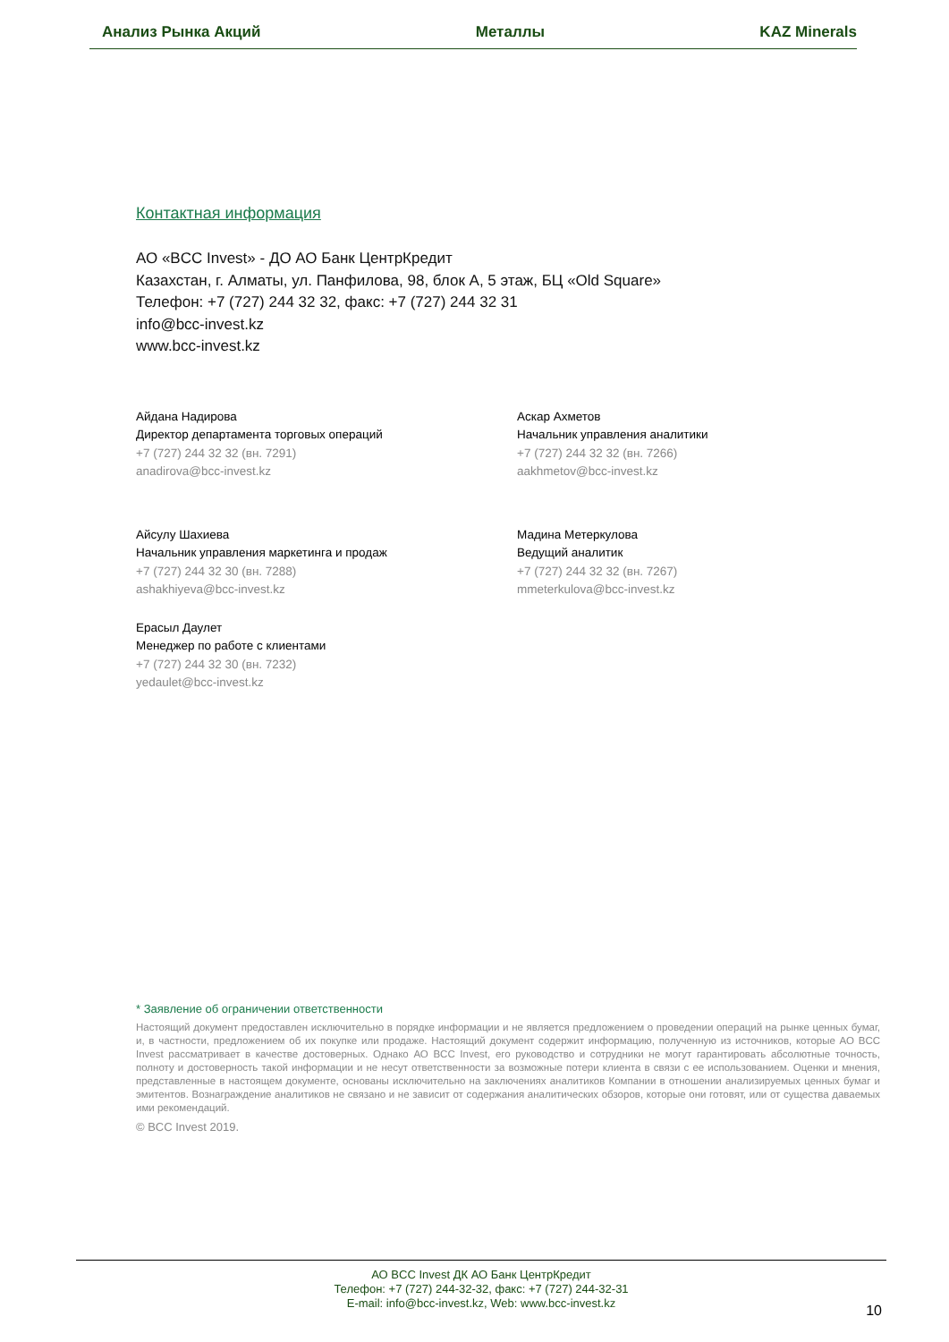Анализ Рынка Акций Металлы KAZ Minerals
Контактная информация
АО «BCC Invest» - ДО АО Банк ЦентрКредит
Казахстан, г. Алматы, ул. Панфилова, 98, блок А, 5 этаж, БЦ «Old Square»
Телефон: +7 (727) 244 32 32, факс: +7 (727) 244 32 31
info@bcc-invest.kz
www.bcc-invest.kz
Айдана Надирова
Директор департамента торговых операций
+7 (727) 244 32 32 (вн. 7291)
anadirova@bcc-invest.kz
Аскар Ахметов
Начальник управления аналитики
+7 (727) 244 32 32 (вн. 7266)
aakhmetov@bcc-invest.kz
Айсулу Шахиева
Начальник управления маркетинга и продаж
+7 (727) 244 32 30 (вн. 7288)
ashakhiyeva@bcc-invest.kz
Мадина Метеркулова
Ведущий аналитик
+7 (727) 244 32 32 (вн. 7267)
mmeterkulova@bcc-invest.kz
Ерасыл Даулет
Менеджер по работе с клиентами
+7 (727) 244 32 30 (вн. 7232)
yedaulet@bcc-invest.kz
* Заявление об ограничении ответственности
Настоящий документ предоставлен исключительно в порядке информации и не является предложением о проведении операций на рынке ценных бумаг, и, в частности, предложением об их покупке или продаже. Настоящий документ содержит информацию, полученную из источников, которые АО BCC Invest рассматривает в качестве достоверных. Однако АО BCC Invest, его руководство и сотрудники не могут гарантировать абсолютные точность, полноту и достоверность такой информации и не несут ответственности за возможные потери клиента в связи с ее использованием. Оценки и мнения, представленные в настоящем документе, основаны исключительно на заключениях аналитиков Компании в отношении анализируемых ценных бумаг и эмитентов. Вознаграждение аналитиков не связано и не зависит от содержания аналитических обзоров, которые они готовят, или от существа даваемых ими рекомендаций.
© BCC Invest 2019.
АО BCC Invest ДК АО Банк ЦентрКредит
Телефон: +7 (727) 244-32-32, факс: +7 (727) 244-32-31
E-mail: info@bcc-invest.kz, Web: www.bcc-invest.kz
10